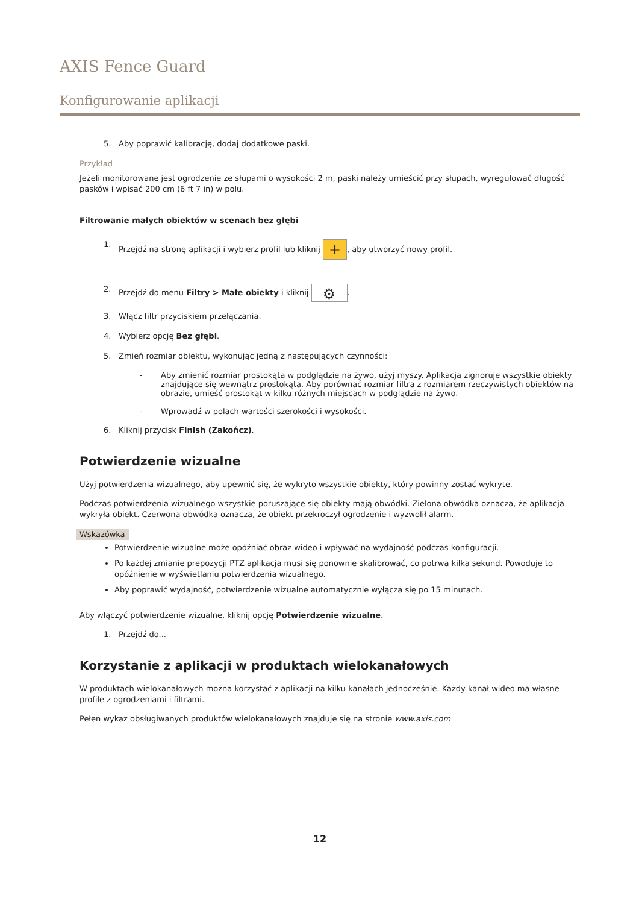AXIS Fence Guard
Konfigurowanie aplikacji
5. Aby poprawić kalibrację, dodaj dodatkowe paski.
Przykład
Jeżeli monitorowane jest ogrodzenie ze słupami o wysokości 2 m, paski należy umieścić przy słupach, wyregulować długość pasków i wpisać 200 cm (6 ft 7 in) w polu.
Filtrowanie małych obiektów w scenach bez głębi
1. Przejdź na stronę aplikacji i wybierz profil lub kliknij +, aby utworzyć nowy profil.
2. Przejdź do menu Filtry > Małe obiekty i kliknij ⚙.
3. Włącz filtr przyciskiem przełączania.
4. Wybierz opcję Bez głębi.
5. Zmień rozmiar obiektu, wykonując jedną z następujących czynności:
- Aby zmienić rozmiar prostokąta w podglądzie na żywo, użyj myszy. Aplikacja zignoruje wszystkie obiekty znajdujące się wewnątrz prostokąta. Aby porównać rozmiar filtra z rozmiarem rzeczywistych obiektów na obrazie, umieść prostokąt w kilku różnych miejscach w podglądzie na żywo.
- Wprowadź w polach wartości szerokości i wysokości.
6. Kliknij przycisk Finish (Zakończ).
Potwierdzenie wizualne
Użyj potwierdzenia wizualnego, aby upewnić się, że wykryto wszystkie obiekty, który powinny zostać wykryte.
Podczas potwierdzenia wizualnego wszystkie poruszające się obiekty mają obwódki. Zielona obwódka oznacza, że aplikacja wykryła obiekt. Czerwona obwódka oznacza, że obiekt przekroczył ogrodzenie i wyzwolił alarm.
Wskazówka
Potwierdzenie wizualne może opóźniać obraz wideo i wpływać na wydajność podczas konfiguracji.
Po każdej zmianie prepozycji PTZ aplikacja musi się ponownie skalibrować, co potrwa kilka sekund. Powoduje to opóźnienie w wyświetlaniu potwierdzenia wizualnego.
Aby poprawić wydajność, potwierdzenie wizualne automatycznie wyłącza się po 15 minutach.
Aby włączyć potwierdzenie wizualne, kliknij opcję Potwierdzenie wizualne.
1. Przejdź do...
Korzystanie z aplikacji w produktach wielokanałowych
W produktach wielokanałowych można korzystać z aplikacji na kilku kanałach jednocześnie. Każdy kanał wideo ma własne profile z ogrodzeniami i filtrami.
Pełen wykaz obsługiwanych produktów wielokanałowych znajduje się na stronie www.axis.com
12